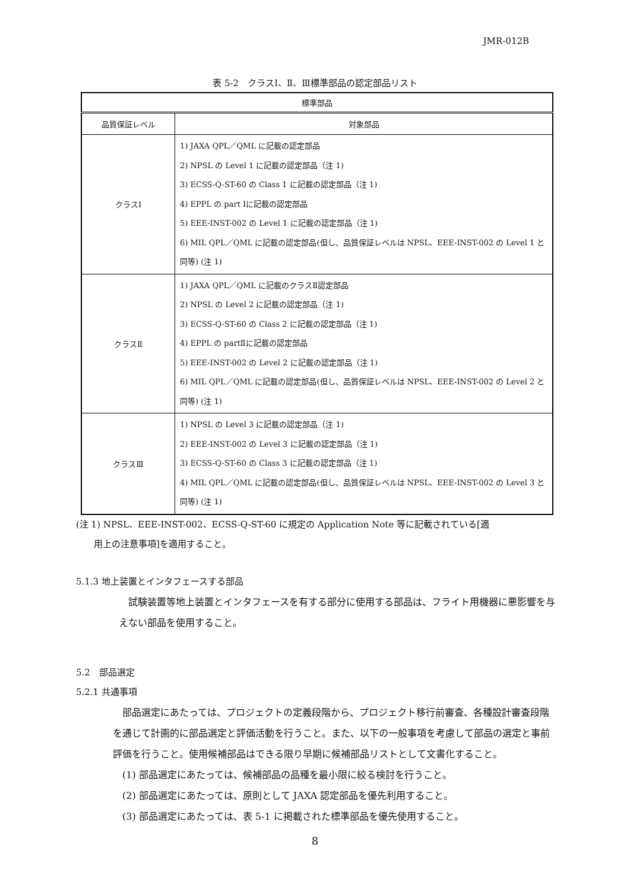JMR-012B
表 5-2　クラスⅠ、Ⅱ、Ⅲ標準部品の認定部品リスト
| 標準部品 | |
| --- | --- |
| 品質保証レベル | 対象部品 |
| クラスⅠ | 1) JAXA QPL／QML に記載の認定部品 2) NPSL の Level 1 に記載の認定部品（注 1) 3) ECSS-Q-ST-60 の Class 1 に記載の認定部品（注 1) 4) EPPL の part Ⅰに記載の認定部品 5) EEE-INST-002 の Level 1 に記載の認定部品（注 1) 6) MIL QPL／QML に記載の認定部品(但し、品質保証レベルは NPSL、EEE-INST-002 の Level 1 と同等) (注 1) |
| クラスⅡ | 1) JAXA QPL／QML に記載のクラスⅡ認定部品 2) NPSL の Level 2 に記載の認定部品（注 1) 3) ECSS-Q-ST-60 の Class 2 に記載の認定部品（注 1) 4) EPPL の partⅡに記載の認定部品 5) EEE-INST-002 の Level 2 に記載の認定部品（注 1) 6) MIL QPL／QML に記載の認定部品(但し、品質保証レベルは NPSL、EEE-INST-002 の Level 2 と同等) (注 1) |
| クラスⅢ | 1) NPSL の Level 3 に記載の認定部品（注 1) 2) EEE-INST-002 の Level 3 に記載の認定部品（注 1) 3) ECSS-Q-ST-60 の Class 3 に記載の認定部品（注 1) 4) MIL QPL／QML に記載の認定部品(但し、品質保証レベルは NPSL、EEE-INST-002 の Level 3 と同等) (注 1) |
(注 1) NPSL、EEE-INST-002、ECSS-Q-ST-60 に規定の Application Note 等に記載されている[適
　　用上の注意事項]を適用すること。
5.1.3 地上装置とインタフェースする部品
　試験装置等地上装置とインタフェースを有する部分に使用する部品は、フライト用機器に悪影響を与えない部品を使用すること。
5.2　部品選定
5.2.1 共通事項
　部品選定にあたっては、プロジェクトの定義段階から、プロジェクト移行前審査、各種設計審査段階を通じて計画的に部品選定と評価活動を行うこと。また、以下の一般事項を考慮して部品の選定と事前評価を行うこと。使用候補部品はできる限り早期に候補部品リストとして文書化すること。
　(1) 部品選定にあたっては、候補部品の品種を最小限に絞る検討を行うこと。
　(2) 部品選定にあたっては、原則として JAXA 認定部品を優先利用すること。
　(3) 部品選定にあたっては、表 5-1 に掲載された標準部品を優先使用すること。
8